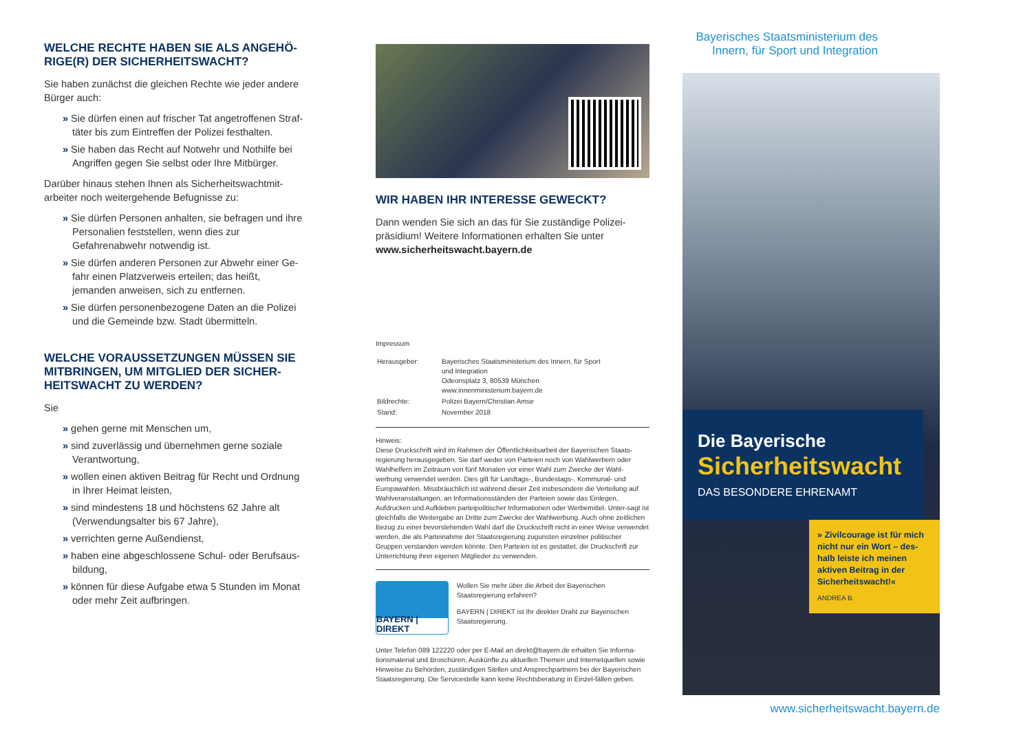WELCHE RECHTE HABEN SIE ALS ANGEHÖ-RIGE(R) DER SICHERHEITSWACHT?
Sie haben zunächst die gleichen Rechte wie jeder andere Bürger auch:
» Sie dürfen einen auf frischer Tat angetroffenen Straf-täter bis zum Eintreffen der Polizei festhalten.
» Sie haben das Recht auf Notwehr und Nothilfe bei Angriffen gegen Sie selbst oder Ihre Mitbürger.
Darüber hinaus stehen Ihnen als Sicherheitswachtmit-arbeiter noch weitergehende Befugnisse zu:
» Sie dürfen Personen anhalten, sie befragen und ihre Personalien feststellen, wenn dies zur Gefahrenabwehr notwendig ist.
» Sie dürfen anderen Personen zur Abwehr einer Ge-fahr einen Platzverweis erteilen; das heißt, jemanden anweisen, sich zu entfernen.
» Sie dürfen personenbezogene Daten an die Polizei und die Gemeinde bzw. Stadt übermitteln.
WELCHE VORAUSSETZUNGEN MÜSSEN SIE MITBRINGEN, UM MITGLIED DER SICHER-HEITSWACHT ZU WERDEN?
Sie
» gehen gerne mit Menschen um,
» sind zuverlässig und übernehmen gerne soziale Verantwortung,
» wollen einen aktiven Beitrag für Recht und Ordnung in Ihrer Heimat leisten,
» sind mindestens 18 und höchstens 62 Jahre alt (Verwendungsalter bis 67 Jahre),
» verrichten gerne Außendienst,
» haben eine abgeschlossene Schul- oder Berufsaus-bildung,
» können für diese Aufgabe etwa 5 Stunden im Monat oder mehr Zeit aufbringen.
WIR HABEN IHR INTERESSE GEWECKT?
Dann wenden Sie sich an das für Sie zuständige Polizei-präsidium! Weitere Informationen erhalten Sie unter www.sicherheitswacht.bayern.de
Impressum
| Herausgeber: | Bayerisches Staatsministerium des Innern, für Sport und Integration Odeonsplatz 3, 80539 München www.innenministerium.bayern.de |
| Bildrechte: | Polizei Bayern/Christian Amse |
| Stand: | November 2018 |
Hinweis:
Diese Druckschrift wird im Rahmen der Öffentlichkeitsarbeit der Bayerischen Staats-regierung herausgegeben. Sie darf weder von Parteien noch von Wahlwerbern oder Wahlhelfern im Zeitraum von fünf Monaten vor einer Wahl zum Zwecke der Wahl-werbung verwendet werden. Dies gilt für Landtags-, Bundestags-, Kommunal- und Europawahlen. Missbräuchlich ist während dieser Zeit insbesondere die Verteilung auf Wahlveranstaltungen, an Informationsständen der Parteien sowie das Einlegen, Aufdrucken und Aufkleben parteipolitischer Informationen oder Werbemittel. Unter-sagt ist gleichfalls die Weitergabe an Dritte zum Zwecke der Wahlwerbung. Auch ohne zeitlichen Bezug zu einer bevorstehenden Wahl darf die Druckschrift nicht in einer Weise verwendet werden, die als Parteinahme der Staatsregierung zugunsten einzelner politischer Gruppen verstanden werden könnte. Den Parteien ist es gestattet, die Druckschrift zur Unterrichtung ihrer eigenen Mitglieder zu verwenden.
BAYERN | DIREKT
Wollen Sie mehr über die Arbeit der Bayerischen Staatsregierung erfahren?
BAYERN | DIREKT ist Ihr direkter Draht zur Bayerischen Staatsregierung.
Unter Telefon 089 122220 oder per E-Mail an direkt@bayern.de erhalten Sie Informa-tionsmaterial und Broschüren, Auskünfte zu aktuellen Themen und Internetquellen sowie Hinweise zu Behörden, zuständigen Stellen und Ansprechpartnern bei der Bayerischen Staatsregierung. Die Servicestelle kann keine Rechtsberatung in Einzel-fällen geben.
Bayerisches Staatsministerium des
Innern, für Sport und Integration
Die Bayerische
Sicherheitswacht
DAS BESONDERE EHRENAMT
» Zivilcourage ist für mich nicht nur ein Wort – des-halb leiste ich meinen aktiven Beitrag in der Sicherheitswacht!«
ANDREA B.
www.sicherheitswacht.bayern.de